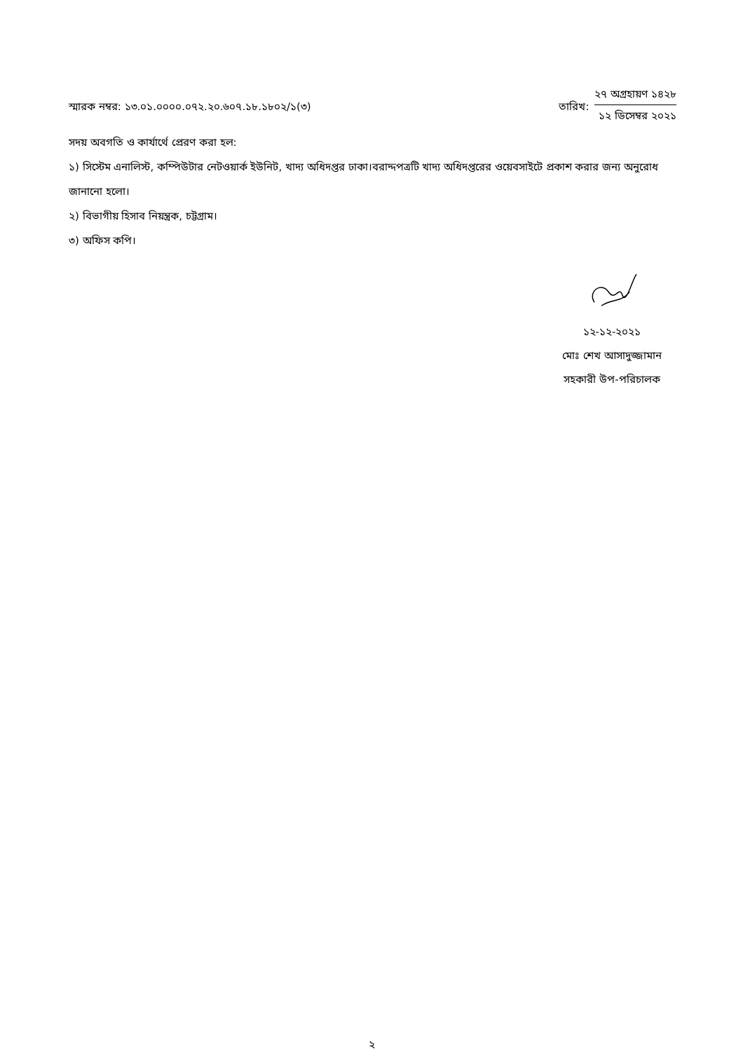স্মারক নম্বর: ১৩.০১.০০০০.০৭২.২০.৬০৭.১৮.১৮০২/১(৩)
তারিখ:
২৭ অগ্রহায়ণ ১৪২৮
১২ ডিসেম্বর ২০২১
সদয় অবগতি ও কার্যার্থে প্রেরণ করা হল:
১) সিস্টেম এনালিস্ট, কম্পিউটার নেটওয়ার্ক ইউনিট, খাদ্য অধিদপ্তর ঢাকা।বরাদ্দপত্রটি খাদ্য অধিদপ্তরের ওয়েবসাইটে প্রকাশ করার জন্য অনুরোধ জানানো হলো।
২) বিভাগীয় হিসাব নিয়ন্ত্রক, চট্টগ্রাম।
৩) অফিস কপি।
১২-১২-২০২১
মোঃ শেখ আসাদুজ্জামান
সহকারী উপ-পরিচালক
২